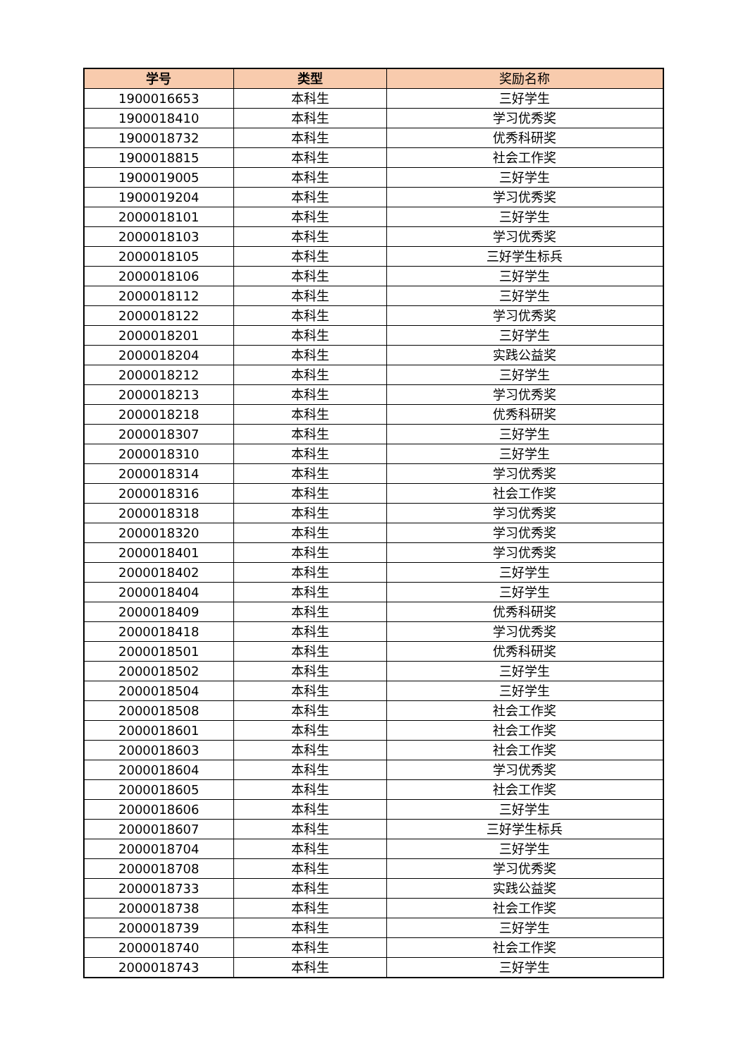| 学号 | 类型 | 奖励名称 |
| --- | --- | --- |
| 1900016653 | 本科生 | 三好学生 |
| 1900018410 | 本科生 | 学习优秀奖 |
| 1900018732 | 本科生 | 优秀科研奖 |
| 1900018815 | 本科生 | 社会工作奖 |
| 1900019005 | 本科生 | 三好学生 |
| 1900019204 | 本科生 | 学习优秀奖 |
| 2000018101 | 本科生 | 三好学生 |
| 2000018103 | 本科生 | 学习优秀奖 |
| 2000018105 | 本科生 | 三好学生标兵 |
| 2000018106 | 本科生 | 三好学生 |
| 2000018112 | 本科生 | 三好学生 |
| 2000018122 | 本科生 | 学习优秀奖 |
| 2000018201 | 本科生 | 三好学生 |
| 2000018204 | 本科生 | 实践公益奖 |
| 2000018212 | 本科生 | 三好学生 |
| 2000018213 | 本科生 | 学习优秀奖 |
| 2000018218 | 本科生 | 优秀科研奖 |
| 2000018307 | 本科生 | 三好学生 |
| 2000018310 | 本科生 | 三好学生 |
| 2000018314 | 本科生 | 学习优秀奖 |
| 2000018316 | 本科生 | 社会工作奖 |
| 2000018318 | 本科生 | 学习优秀奖 |
| 2000018320 | 本科生 | 学习优秀奖 |
| 2000018401 | 本科生 | 学习优秀奖 |
| 2000018402 | 本科生 | 三好学生 |
| 2000018404 | 本科生 | 三好学生 |
| 2000018409 | 本科生 | 优秀科研奖 |
| 2000018418 | 本科生 | 学习优秀奖 |
| 2000018501 | 本科生 | 优秀科研奖 |
| 2000018502 | 本科生 | 三好学生 |
| 2000018504 | 本科生 | 三好学生 |
| 2000018508 | 本科生 | 社会工作奖 |
| 2000018601 | 本科生 | 社会工作奖 |
| 2000018603 | 本科生 | 社会工作奖 |
| 2000018604 | 本科生 | 学习优秀奖 |
| 2000018605 | 本科生 | 社会工作奖 |
| 2000018606 | 本科生 | 三好学生 |
| 2000018607 | 本科生 | 三好学生标兵 |
| 2000018704 | 本科生 | 三好学生 |
| 2000018708 | 本科生 | 学习优秀奖 |
| 2000018733 | 本科生 | 实践公益奖 |
| 2000018738 | 本科生 | 社会工作奖 |
| 2000018739 | 本科生 | 三好学生 |
| 2000018740 | 本科生 | 社会工作奖 |
| 2000018743 | 本科生 | 三好学生 |